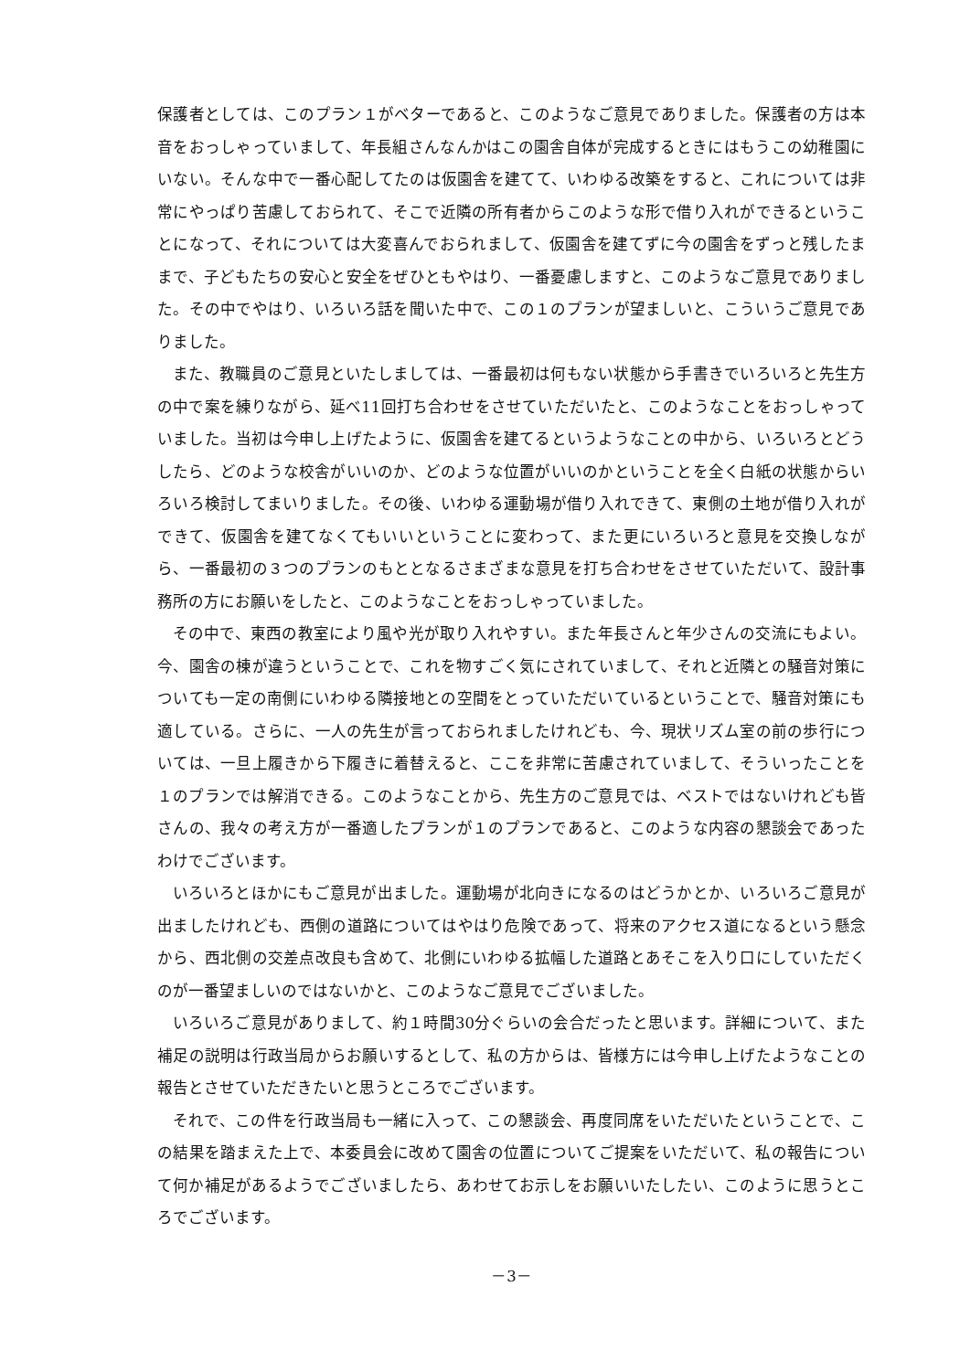保護者としては、このプラン１がベターであると、このようなご意見でありました。保護者の方は本音をおっしゃっていまして、年長組さんなんかはこの園舎自体が完成するときにはもうこの幼稚園にいない。そんな中で一番心配してたのは仮園舎を建てて、いわゆる改築をすると、これについては非常にやっぱり苦慮しておられて、そこで近隣の所有者からこのような形で借り入れができるということになって、それについては大変喜んでおられまして、仮園舎を建てずに今の園舎をずっと残したままで、子どもたちの安心と安全をぜひともやはり、一番憂慮しますと、このようなご意見でありました。その中でやはり、いろいろ話を聞いた中で、この１のプランが望ましいと、こういうご意見でありました。
また、教職員のご意見といたしましては、一番最初は何もない状態から手書きでいろいろと先生方の中で案を練りながら、延べ11回打ち合わせをさせていただいたと、このようなことをおっしゃっていました。当初は今申し上げたように、仮園舎を建てるというようなことの中から、いろいろとどうしたら、どのような校舎がいいのか、どのような位置がいいのかということを全く白紙の状態からいろいろ検討してまいりました。その後、いわゆる運動場が借り入れできて、東側の土地が借り入れができて、仮園舎を建てなくてもいいということに変わって、また更にいろいろと意見を交換しながら、一番最初の３つのプランのもととなるさまざまな意見を打ち合わせをさせていただいて、設計事務所の方にお願いをしたと、このようなことをおっしゃっていました。
その中で、東西の教室により風や光が取り入れやすい。また年長さんと年少さんの交流にもよい。今、園舎の棟が違うということで、これを物すごく気にされていまして、それと近隣との騒音対策についても一定の南側にいわゆる隣接地との空間をとっていただいているということで、騒音対策にも適している。さらに、一人の先生が言っておられましたけれども、今、現状リズム室の前の歩行については、一旦上履きから下履きに着替えると、ここを非常に苦慮されていまして、そういったことを１のプランでは解消できる。このようなことから、先生方のご意見では、ベストではないけれども皆さんの、我々の考え方が一番適したプランが１のプランであると、このような内容の懇談会であったわけでございます。
いろいろとほかにもご意見が出ました。運動場が北向きになるのはどうかとか、いろいろご意見が出ましたけれども、西側の道路についてはやはり危険であって、将来のアクセス道になるという懸念から、西北側の交差点改良も含めて、北側にいわゆる拡幅した道路とあそこを入り口にしていただくのが一番望ましいのではないかと、このようなご意見でございました。
いろいろご意見がありまして、約１時間30分ぐらいの会合だったと思います。詳細について、また補足の説明は行政当局からお願いするとして、私の方からは、皆様方には今申し上げたようなことの報告とさせていただきたいと思うところでございます。
それで、この件を行政当局も一緒に入って、この懇談会、再度同席をいただいたということで、この結果を踏まえた上で、本委員会に改めて園舎の位置についてご提案をいただいて、私の報告について何か補足があるようでございましたら、あわせてお示しをお願いいたしたい、このように思うところでございます。
－3－